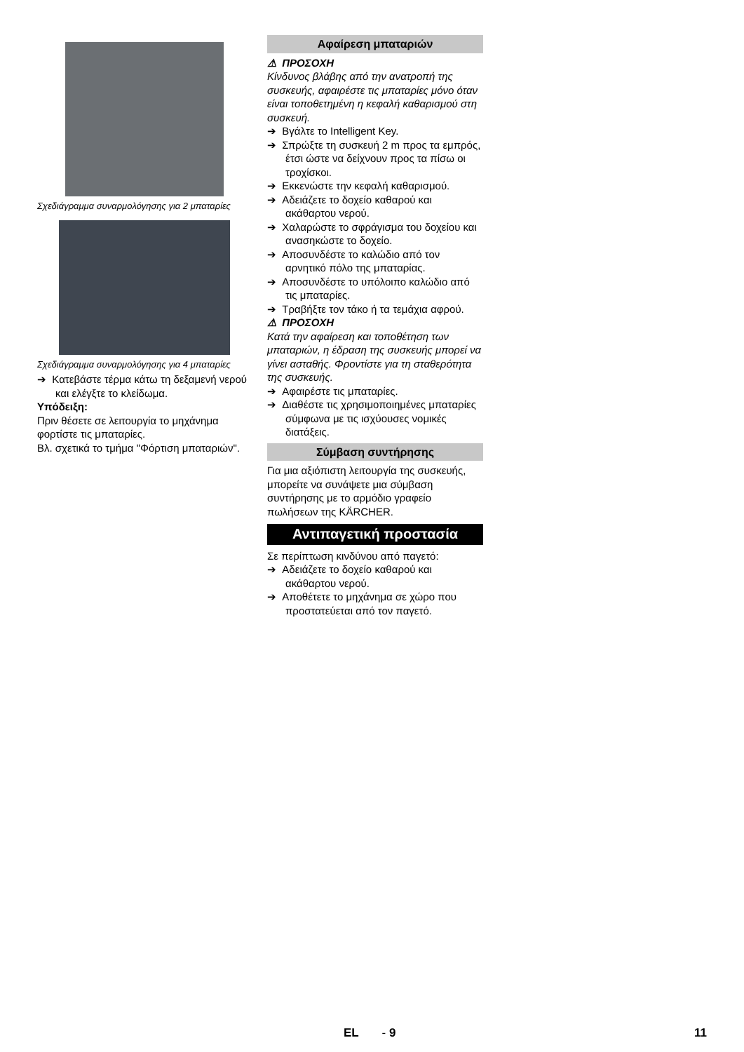Σχεδιάγραμμα συναρμολόγησης για 2 μπαταρίες
Σχεδιάγραμμα συναρμολόγησης για 4 μπαταρίες
➔ Κατεβάστε τέρμα κάτω τη δεξαμενή νερού και ελέγξτε το κλείδωμα.
Υπόδειξη:
Πριν θέσετε σε λειτουργία το μηχάνημα φορτίστε τις μπαταρίες.
Βλ. σχετικά το τμήμα "Φόρτιση μπαταριών".
Αφαίρεση μπαταριών
⚠ ΠΡΟΣΟΧΗ
Κίνδυνος βλάβης από την ανατροπή της συσκευής, αφαιρέστε τις μπαταρίες μόνο όταν είναι τοποθετημένη η κεφαλή καθαρισμού στη συσκευή.
➔ Βγάλτε το Intelligent Key.
➔ Σπρώξτε τη συσκευή 2 m προς τα εμπρός, έτσι ώστε να δείχνουν προς τα πίσω οι τροχίσκοι.
➔ Εκκενώστε την κεφαλή καθαρισμού.
➔ Αδειάζετε το δοχείο καθαρού και ακάθαρτου νερού.
➔ Χαλαρώστε το σφράγισμα του δοχείου και ανασηκώστε το δοχείο.
➔ Αποσυνδέστε το καλώδιο από τον αρνητικό πόλο της μπαταρίας.
➔ Αποσυνδέστε το υπόλοιπο καλώδιο από τις μπαταρίες.
➔ Τραβήξτε τον τάκο ή τα τεμάχια αφρού.
⚠ ΠΡΟΣΟΧΗ
Κατά την αφαίρεση και τοποθέτηση των μπαταριών, η έδραση της συσκευής μπορεί να γίνει ασταθής. Φροντίστε για τη σταθερότητα της συσκευής.
➔ Αφαιρέστε τις μπαταρίες.
➔ Διαθέστε τις χρησιμοποιημένες μπαταρίες σύμφωνα με τις ισχύουσες νομικές διατάξεις.
Σύμβαση συντήρησης
Για μια αξιόπιστη λειτουργία της συσκευής, μπορείτε να συνάψετε μια σύμβαση συντήρησης με το αρμόδιο γραφείο πωλήσεων της KÄRCHER.
Αντιπαγετική προστασία
Σε περίπτωση κινδύνου από παγετό:
➔ Αδειάζετε το δοχείο καθαρού και ακάθαρτου νερού.
➔ Αποθέτετε το μηχάνημα σε χώρο που προστατεύεται από τον παγετό.
EL - 9 11